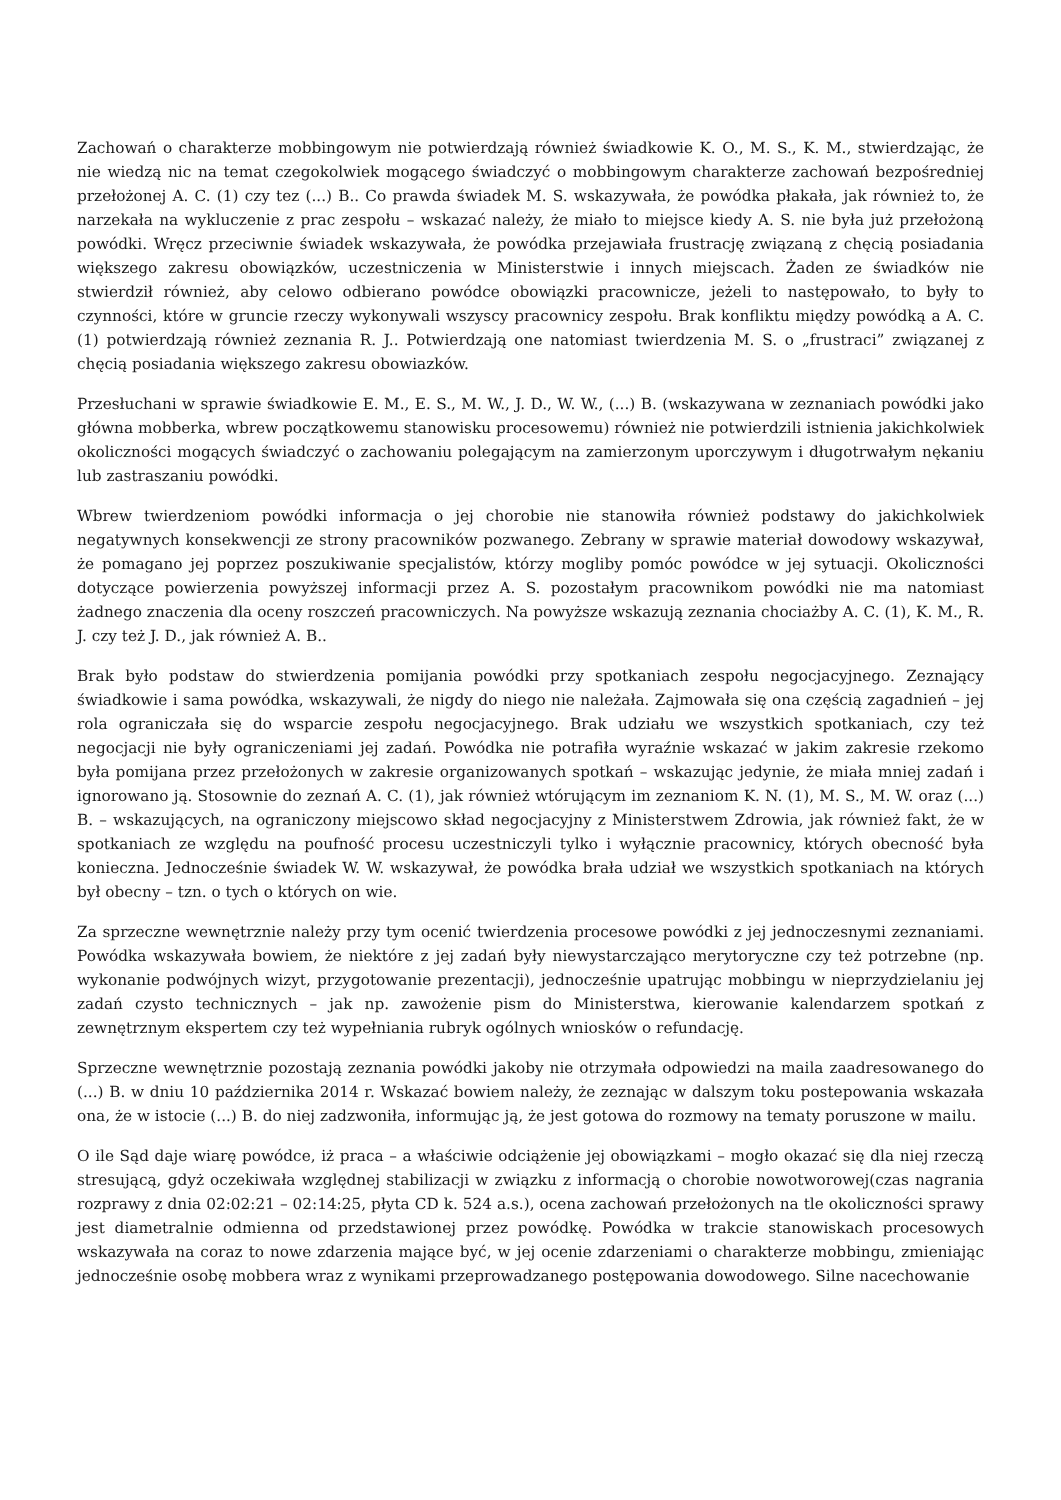Zachowań o charakterze mobbingowym nie potwierdzają również świadkowie K. O., M. S., K. M., stwierdzając, że nie wiedzą nic na temat czegokolwiek mogącego świadczyć o mobbingowym charakterze zachowań bezpośredniej przełożonej A. C. (1) czy tez (...) B.. Co prawda świadek M. S. wskazywała, że powódka płakała, jak również to, że narzekała na wykluczenie z prac zespołu – wskazać należy, że miało to miejsce kiedy A. S. nie była już przełożoną powódki. Wręcz przeciwnie świadek wskazywała, że powódka przejawiała frustrację związaną z chęcią posiadania większego zakresu obowiązków, uczestniczenia w Ministerstwie i innych miejscach. Żaden ze świadków nie stwierdził również, aby celowo odbierano powódce obowiązki pracownicze, jeżeli to następowało, to były to czynności, które w gruncie rzeczy wykonywali wszyscy pracownicy zespołu. Brak konfliktu między powódką a A. C. (1) potwierdzają również zeznania R. J.. Potwierdzają one natomiast twierdzenia M. S. o „frustraci” związanej z chęcią posiadania większego zakresu obowiazków.
Przesłuchani w sprawie świadkowie E. M., E. S., M. W., J. D., W. W., (...) B. (wskazywana w zeznaniach powódki jako główna mobberka, wbrew początkowemu stanowisku procesowemu) również nie potwierdzili istnienia jakichkolwiek okoliczności mogących świadczyć o zachowaniu polegającym na zamierzonym uporczywym i długotrwałym nękaniu lub zastraszaniu powódki.
Wbrew twierdzeniom powódki informacja o jej chorobie nie stanowiła również podstawy do jakichkolwiek negatywnych konsekwencji ze strony pracowników pozwanego. Zebrany w sprawie materiał dowodowy wskazywał, że pomagano jej poprzez poszukiwanie specjalistów, którzy mogliby pomóc powódce w jej sytuacji. Okoliczności dotyczące powierzenia powyższej informacji przez A. S. pozostałym pracownikom powódki nie ma natomiast żadnego znaczenia dla oceny roszczeń pracowniczych. Na powyższe wskazują zeznania chociażby A. C. (1), K. M., R. J. czy też J. D., jak również A. B..
Brak było podstaw do stwierdzenia pomijania powódki przy spotkaniach zespołu negocjacyjnego. Zeznający świadkowie i sama powódka, wskazywali, że nigdy do niego nie należała. Zajmowała się ona częścią zagadnień – jej rola ograniczała się do wsparcie zespołu negocjacyjnego. Brak udziału we wszystkich spotkaniach, czy też negocjacji nie były ograniczeniami jej zadań. Powódka nie potrafiła wyraźnie wskazać w jakim zakresie rzekomo była pomijana przez przełożonych w zakresie organizowanych spotkań – wskazując jedynie, że miała mniej zadań i ignorowano ją. Stosownie do zeznań A. C. (1), jak również wtórującym im zeznaniom K. N. (1), M. S., M. W. oraz (...) B. – wskazujących, na ograniczony miejscowo skład negocjacyjny z Ministerstwem Zdrowia, jak również fakt, że w spotkaniach ze względu na poufność procesu uczestniczyli tylko i wyłącznie pracownicy, których obecność była konieczna. Jednocześnie świadek W. W. wskazywał, że powódka brała udział we wszystkich spotkaniach na których był obecny – tzn. o tych o których on wie.
Za sprzeczne wewnętrznie należy przy tym ocenić twierdzenia procesowe powódki z jej jednoczesnymi zeznaniami. Powódka wskazywała bowiem, że niektóre z jej zadań były niewystarczająco merytoryczne czy też potrzebne (np. wykonanie podwójnych wizyt, przygotowanie prezentacji), jednocześnie upatrując mobbingu w nieprzydzielaniu jej zadań czysto technicznych – jak np. zawożenie pism do Ministerstwa, kierowanie kalendarzem spotkań z zewnętrznym ekspertem czy też wypełniania rubryk ogólnych wniosków o refundację.
Sprzeczne wewnętrznie pozostają zeznania powódki jakoby nie otrzymała odpowiedzi na maila zaadresowanego do (...) B. w dniu 10 października 2014 r. Wskazać bowiem należy, że zeznając w dalszym toku postepowania wskazała ona, że w istocie (...) B. do niej zadzwoniła, informując ją, że jest gotowa do rozmowy na tematy poruszone w mailu.
O ile Sąd daje wiarę powódce, iż praca – a właściwie odciążenie jej obowiązkami – mogło okazać się dla niej rzeczą stresującą, gdyż oczekiwała względnej stabilizacji w związku z informacją o chorobie nowotworowej(czas nagrania rozprawy z dnia 02:02:21 – 02:14:25, płyta CD k. 524 a.s.), ocena zachowań przełożonych na tle okoliczności sprawy jest diametralnie odmienna od przedstawionej przez powódkę. Powódka w trakcie stanowiskach procesowych wskazywała na coraz to nowe zdarzenia mające być, w jej ocenie zdarzeniami o charakterze mobbingu, zmieniając jednocześnie osobę mobbera wraz z wynikami przeprowadzanego postępowania dowodowego. Silne nacechowanie